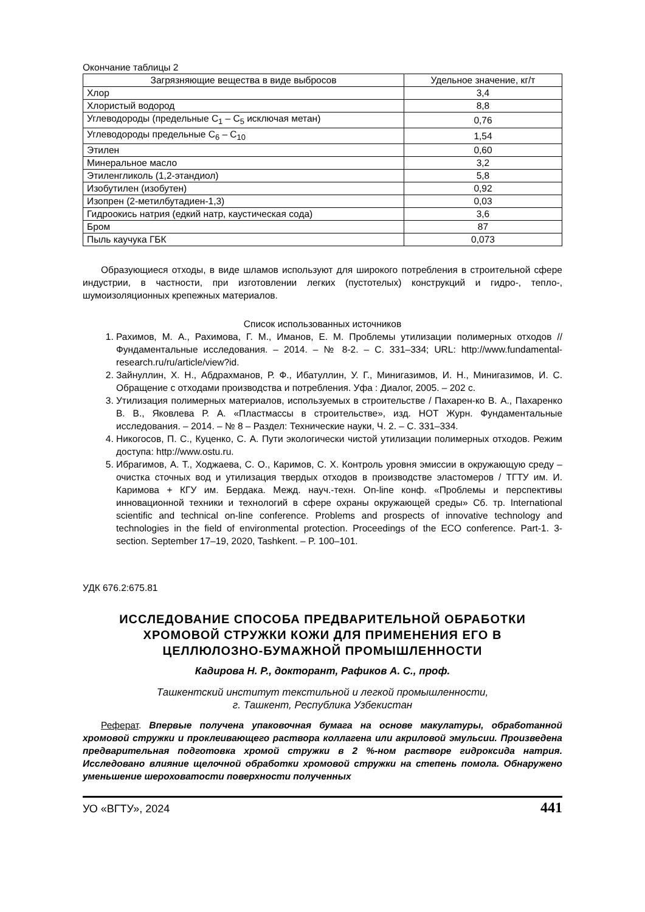Окончание таблицы 2
| Загрязняющие вещества в виде выбросов | Удельное значение, кг/т |
| --- | --- |
| Хлор | 3,4 |
| Хлористый водород | 8,8 |
| Углеводороды (предельные С<sub>1</sub> – С<sub>5</sub> исключая метан) | 0,76 |
| Углеводороды предельные С<sub>6</sub> – С<sub>10</sub> | 1,54 |
| Этилен | 0,60 |
| Минеральное масло | 3,2 |
| Этиленгликоль (1,2-этандиол) | 5,8 |
| Изобутилен (изобутен) | 0,92 |
| Изопрен (2-метилбутадиен-1,3) | 0,03 |
| Гидроокись натрия (едкий натр, каустическая сода) | 3,6 |
| Бром | 87 |
| Пыль каучука ГБК | 0,073 |
Образующиеся отходы, в виде шламов используют для широкого потребления в строительной сфере индустрии, в частности, при изготовлении легких (пустотелых) конструкций и гидро-, тепло-, шумоизоляционных крепежных материалов.
Список использованных источников
1. Рахимов, М. А., Рахимова, Г. М., Иманов, Е. М. Проблемы утилизации полимерных отходов // Фундаментальные исследования. – 2014. – № 8-2. – С. 331–334; URL: http://www.fundamental-research.ru/ru/article/view?id.
2. Зайнуллин, Х. Н., Абдрахманов, Р. Ф., Ибатуллин, У. Г., Минигазимов, И. Н., Минигазимов, И. С. Обращение с отходами производства и потребления. Уфа : Диалог, 2005. – 202 с.
3. Утилизация полимерных материалов, используемых в строительстве / Пахарен-ко В. А., Пахаренко В. В., Яковлева Р. А. «Пластмассы в строительстве», изд. НОТ Журн. Фундаментальные исследования. – 2014. – № 8 – Раздел: Технические науки, Ч. 2. – С. 331–334.
4. Никогосов, П. С., Куценко, С. А. Пути экологически чистой утилизации полимерных отходов. Режим доступа: http://www.ostu.ru.
5. Ибрагимов, А. Т., Ходжаева, С. О., Каримов, С. Х. Контроль уровня эмиссии в окружающую среду – очистка сточных вод и утилизация твердых отходов в производстве эластомеров / ТГТУ им. И. Каримова + КГУ им. Бердака. Межд. науч.-техн. On-line конф. «Проблемы и перспективы инновационной техники и технологий в сфере охраны окружающей среды» Сб. тр. International scientific and technical on-line conference. Problems and prospects of innovative technology and technologies in the field of environmental protection. Proceedings of the ECO conference. Part-1. 3-section. September 17–19, 2020, Tashkent. – P. 100–101.
УДК 676.2:675.81
ИССЛЕДОВАНИЕ СПОСОБА ПРЕДВАРИТЕЛЬНОЙ ОБРАБОТКИ ХРОМОВОЙ СТРУЖКИ КОЖИ ДЛЯ ПРИМЕНЕНИЯ ЕГО В ЦЕЛЛЮЛОЗНО-БУМАЖНОЙ ПРОМЫШЛЕННОСТИ
Кадирова Н. Р., докторант, Рафиков А. С., проф.
Ташкентский институт текстильной и легкой промышленности,
г. Ташкент, Республика Узбекистан
Реферат. Впервые получена упаковочная бумага на основе макулатуры, обработанной хромовой стружки и проклеивающего раствора коллагена или акриловой эмульсии. Произведена предварительная подготовка хромой стружки в 2 %-ном растворе гидроксида натрия. Исследовано влияние щелочной обработки хромовой стружки на степень помола. Обнаружено уменьшение шероховатости поверхности полученных
УО «ВГТУ», 2024 441